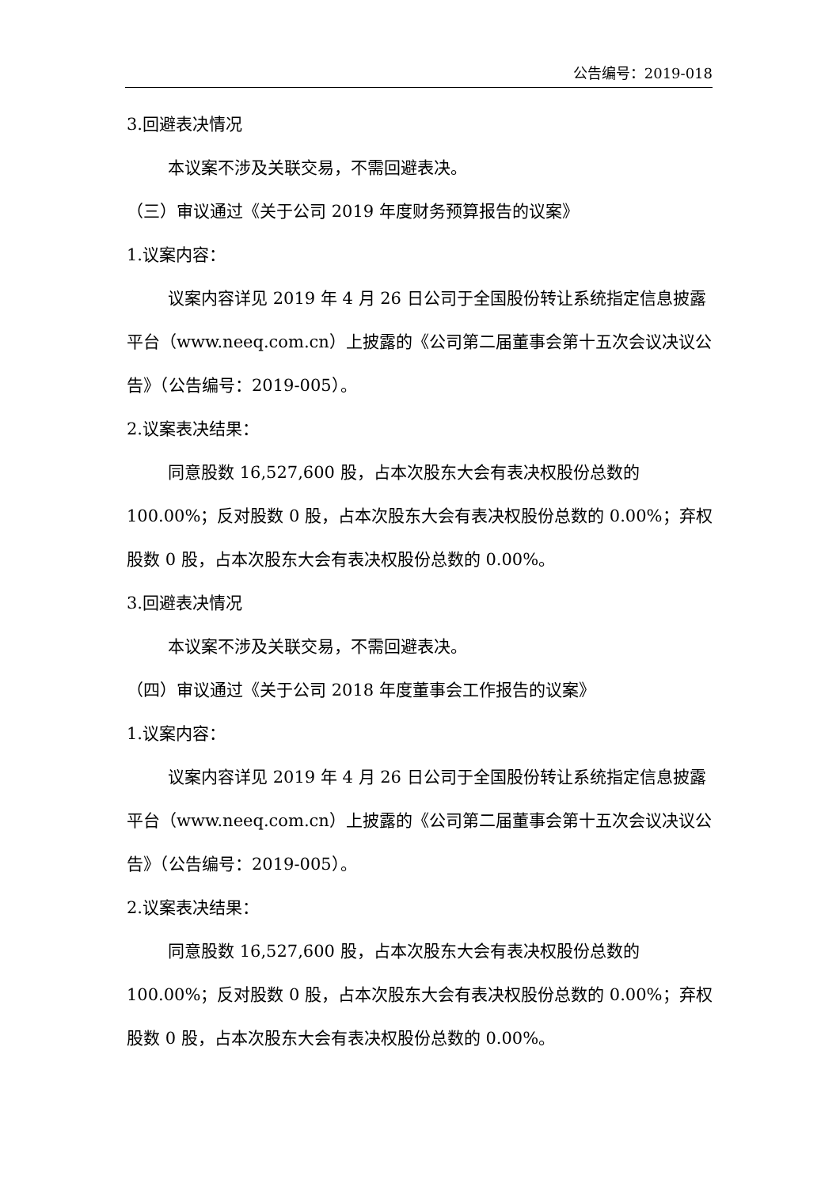公告编号：2019-018
3.回避表决情况
本议案不涉及关联交易，不需回避表决。
（三）审议通过《关于公司 2019 年度财务预算报告的议案》
1.议案内容：
议案内容详见 2019 年 4 月 26 日公司于全国股份转让系统指定信息披露平台（www.neeq.com.cn）上披露的《公司第二届董事会第十五次会议决议公告》（公告编号：2019-005）。
2.议案表决结果：
同意股数 16,527,600 股，占本次股东大会有表决权股份总数的 100.00%；反对股数 0 股，占本次股东大会有表决权股份总数的 0.00%；弃权股数 0 股，占本次股东大会有表决权股份总数的 0.00%。
3.回避表决情况
本议案不涉及关联交易，不需回避表决。
（四）审议通过《关于公司 2018 年度董事会工作报告的议案》
1.议案内容：
议案内容详见 2019 年 4 月 26 日公司于全国股份转让系统指定信息披露平台（www.neeq.com.cn）上披露的《公司第二届董事会第十五次会议决议公告》（公告编号：2019-005）。
2.议案表决结果：
同意股数 16,527,600 股，占本次股东大会有表决权股份总数的 100.00%；反对股数 0 股，占本次股东大会有表决权股份总数的 0.00%；弃权股数 0 股，占本次股东大会有表决权股份总数的 0.00%。